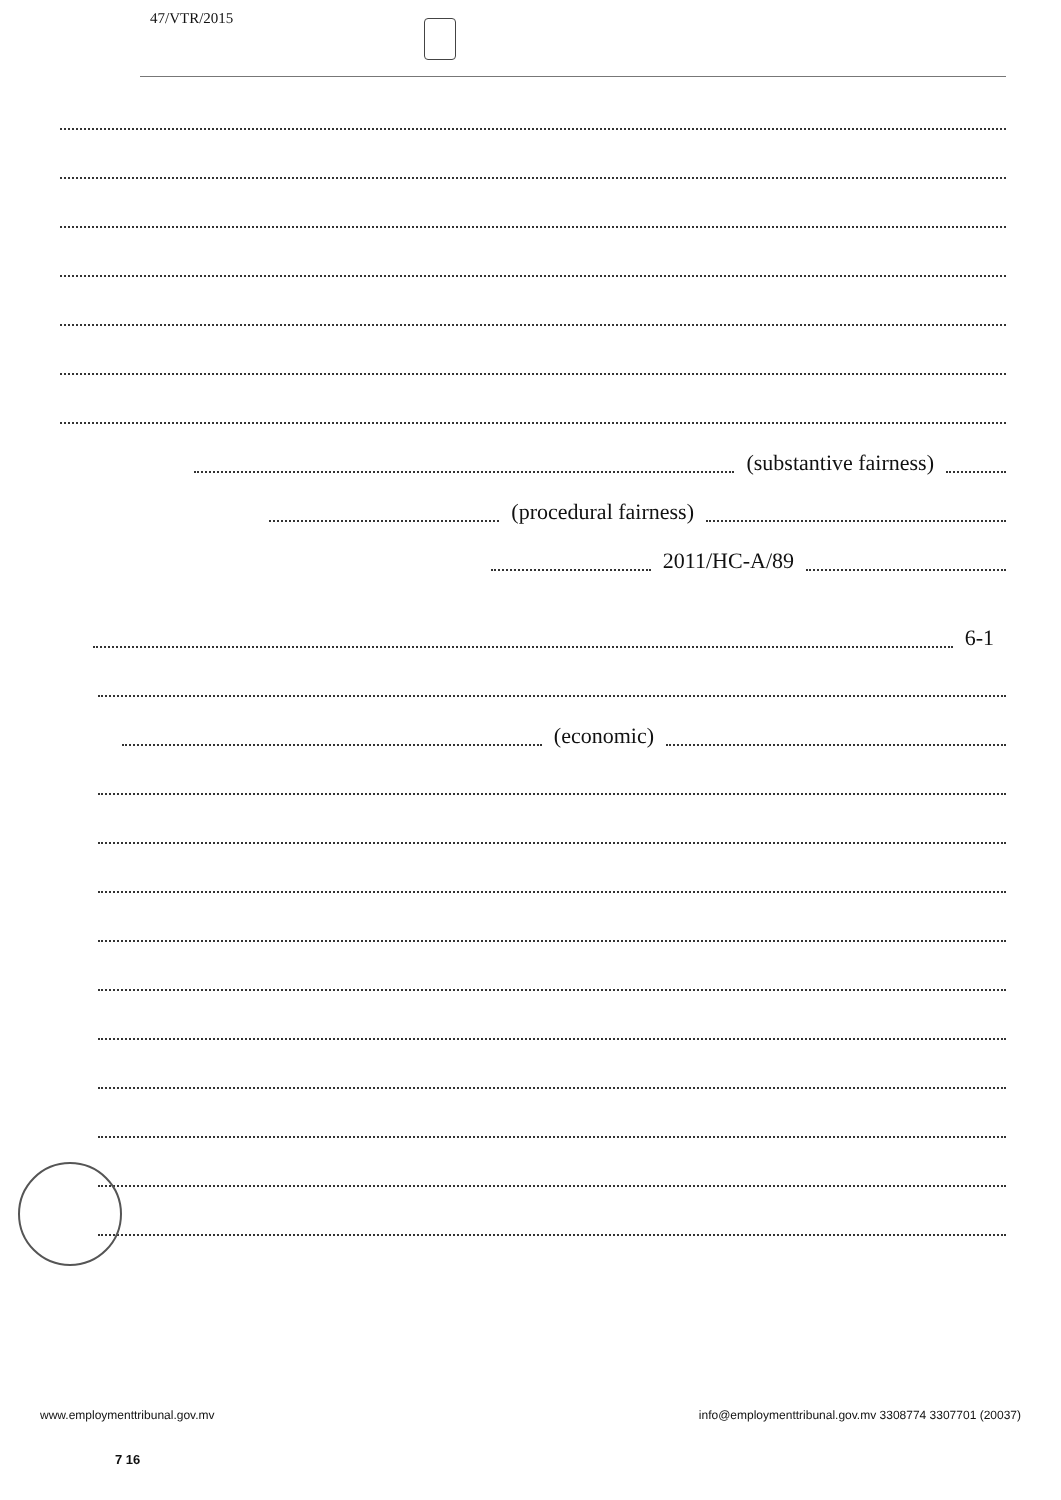47/VTR/2015
(substantive fairness)
(procedural fairness)
2011/HC-A/89
6-1
(economic)
www.employmenttribunal.gov.mv info@employmenttribunal.gov.mv 3308774 3307701 (20037)
7 16